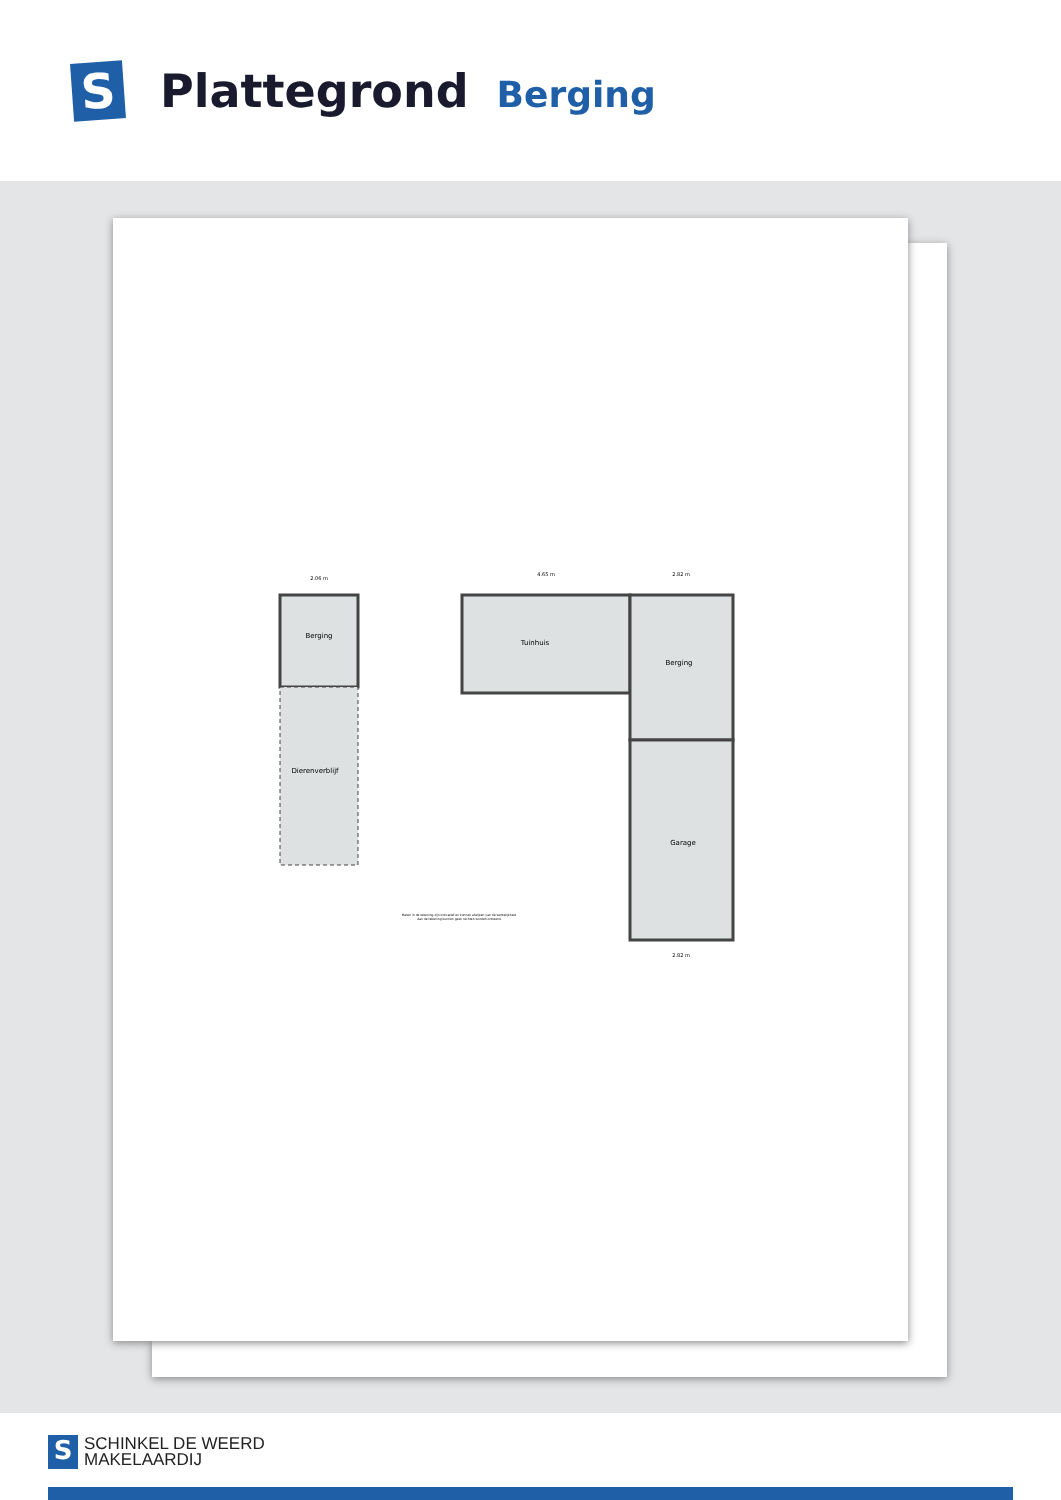S
Plattegrond Berging
Berging
Dierenverblijf
Tuinhuis
Berging
Garage
2.06 m
4.65 m
2.82 m
2.82 m
Maten in de tekening zijn indicatief en kunnen afwijken van de werkelijkheid
Aan de tekening kunnen geen rechten worden ontleend
S
SCHINKEL DE WEERD
MAKELAARDIJ